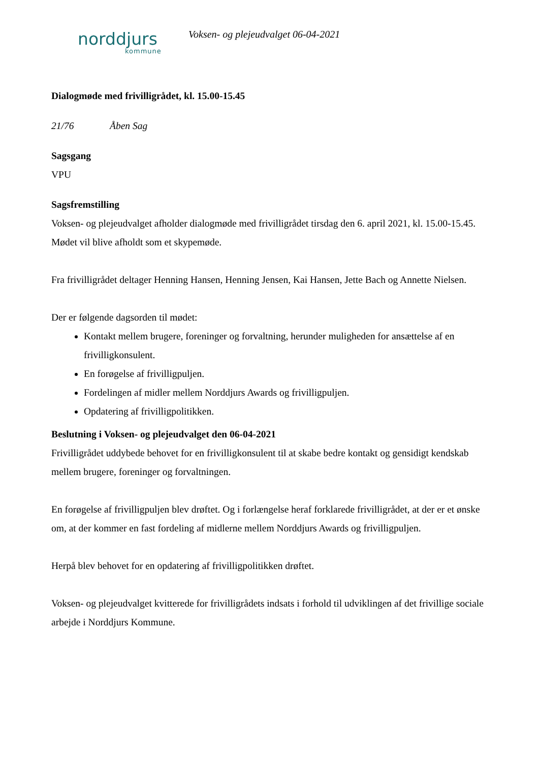norddjurs
kommune
Voksen- og plejeudvalget 06-04-2021
Dialogmøde med frivilligrådet, kl. 15.00-15.45
21/76 Åben Sag
Sagsgang
VPU
Sagsfremstilling
Voksen- og plejeudvalget afholder dialogmøde med frivilligrådet tirsdag den 6. april 2021, kl. 15.00-15.45. Mødet vil blive afholdt som et skypemøde.
Fra frivilligrådet deltager Henning Hansen, Henning Jensen, Kai Hansen, Jette Bach og Annette Nielsen.
Der er følgende dagsorden til mødet:
Kontakt mellem brugere, foreninger og forvaltning, herunder muligheden for ansættelse af en frivilligkonsulent.
En forøgelse af frivilligpuljen.
Fordelingen af midler mellem Norddjurs Awards og frivilligpuljen.
Opdatering af frivilligpolitikken.
Beslutning i Voksen- og plejeudvalget den 06-04-2021
Frivilligrådet uddybede behovet for en frivilligkonsulent til at skabe bedre kontakt og gensidigt kendskab mellem brugere, foreninger og forvaltningen.
En forøgelse af frivilligpuljen blev drøftet. Og i forlængelse heraf forklarede frivilligrådet, at der er et ønske om, at der kommer en fast fordeling af midlerne mellem Norddjurs Awards og frivilligpuljen.
Herpå blev behovet for en opdatering af frivilligpolitikken drøftet.
Voksen- og plejeudvalget kvitterede for frivilligrådets indsats i forhold til udviklingen af det frivillige sociale arbejde i Norddjurs Kommune.